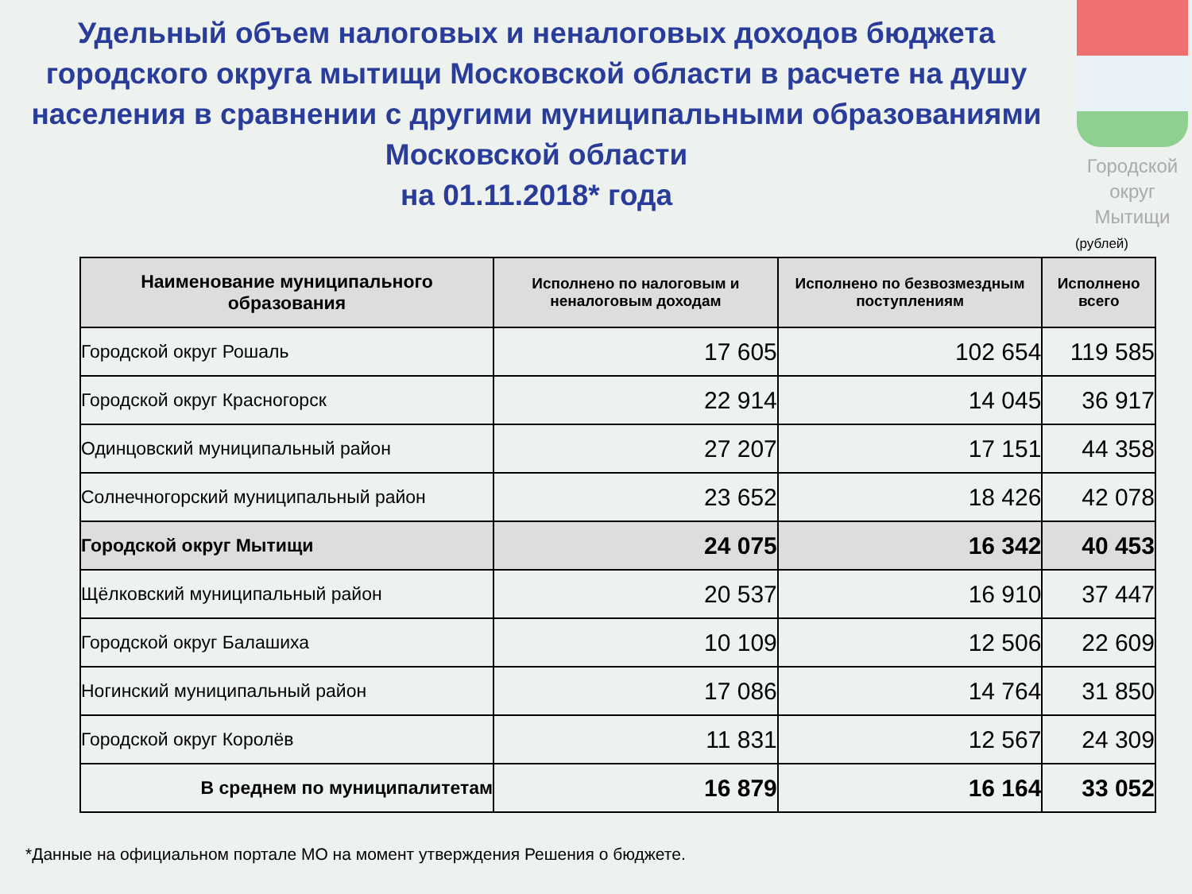Удельный объем налоговых и неналоговых доходов бюджета городского округа мытищи Московской области в расчете на душу населения в сравнении с другими муниципальными образованиями Московской области
на 01.11.2018* года
Городской округ Мытищи
(рублей)
| Наименование муниципального образования | Исполнено по налоговым и неналоговым доходам | Исполнено по безвозмездным поступлениям | Исполнено всего |
| --- | --- | --- | --- |
| Городской округ Рошаль | 17 605 | 102 654 | 119 585 |
| Городской округ Красногорск | 22 914 | 14 045 | 36 917 |
| Одинцовский муниципальный район | 27 207 | 17 151 | 44 358 |
| Солнечногорский муниципальный район | 23 652 | 18 426 | 42 078 |
| Городской округ Мытищи | 24 075 | 16 342 | 40 453 |
| Щёлковский муниципальный район | 20 537 | 16 910 | 37 447 |
| Городской округ Балашиха | 10 109 | 12 506 | 22 609 |
| Ногинский муниципальный район | 17 086 | 14 764 | 31 850 |
| Городской округ Королёв | 11 831 | 12 567 | 24 309 |
| В среднем по муниципалитетам | 16 879 | 16 164 | 33 052 |
*Данные на официальном портале МО на момент утверждения Решения о бюджете.